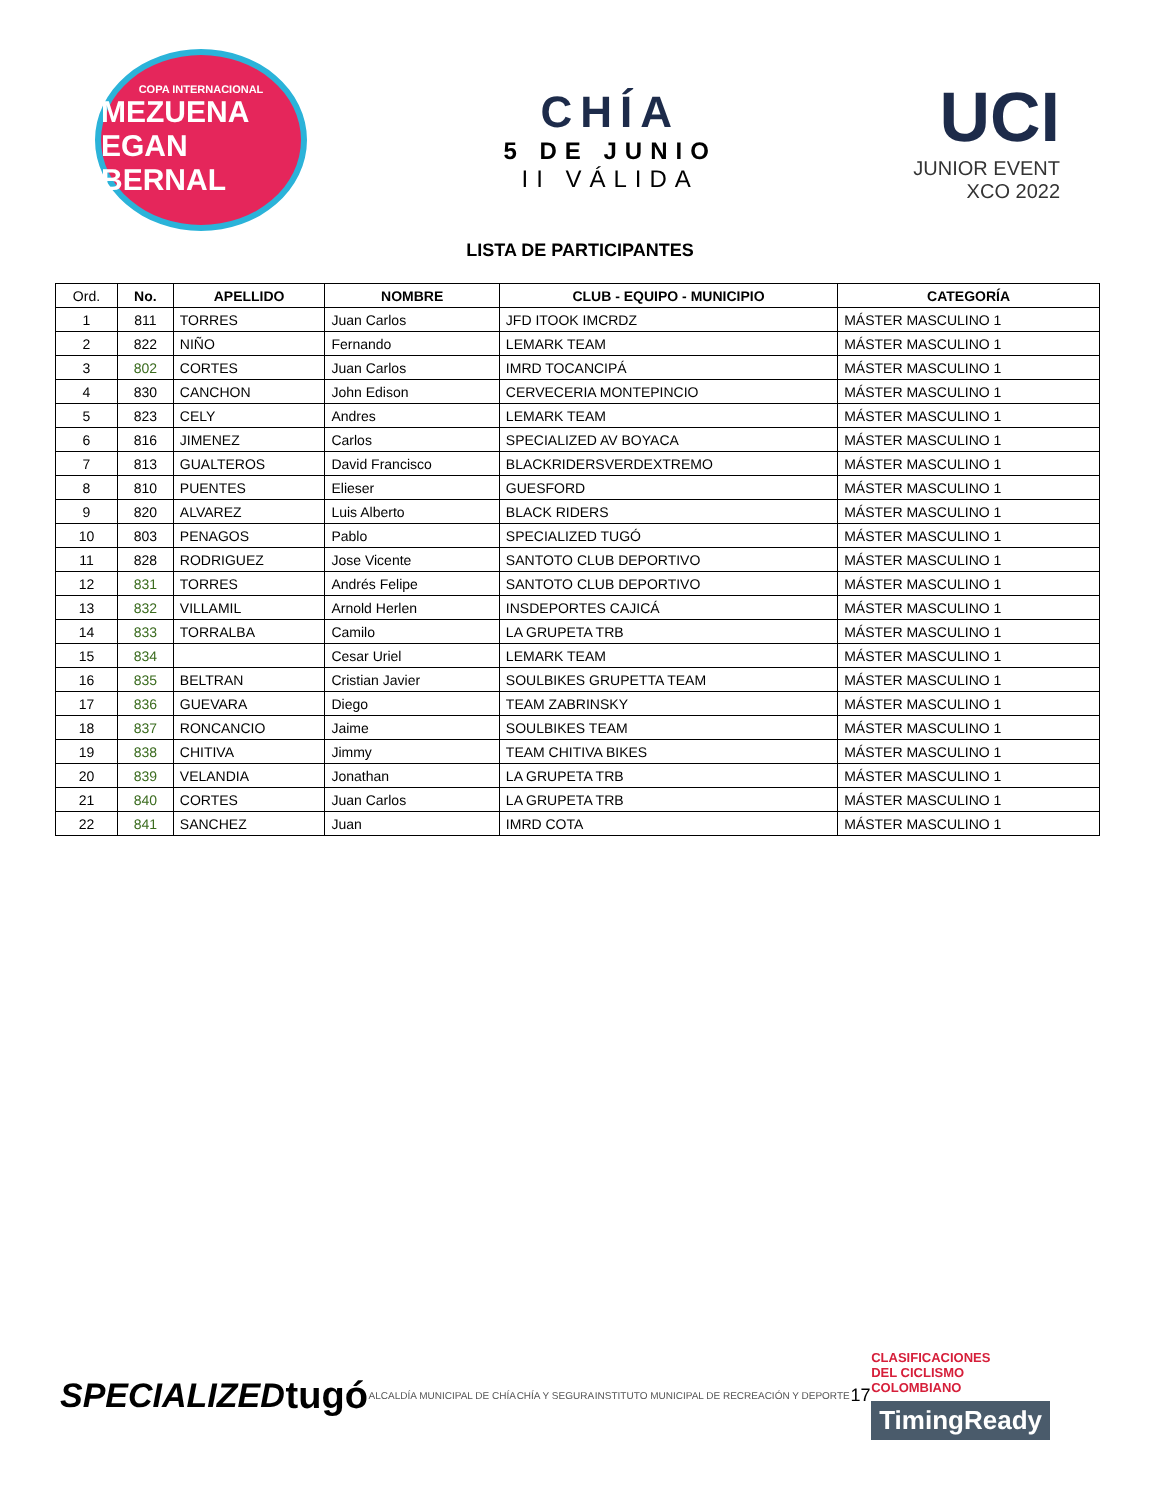COPA INTERNACIONAL
MEZUENA
EGAN BERNAL
CHÍA
5 DE JUNIO
II VÁLIDA
UCI
JUNIOR EVENT
XCO 2022
LISTA DE PARTICIPANTES
| Ord. | No. | APELLIDO | NOMBRE | CLUB - EQUIPO - MUNICIPIO | CATEGORÍA |
| --- | --- | --- | --- | --- | --- |
| 1 | 811 | TORRES | Juan Carlos | JFD ITOOK IMCRDZ | MÁSTER MASCULINO 1 |
| 2 | 822 | NIÑO | Fernando | LEMARK TEAM | MÁSTER MASCULINO 1 |
| 3 | 802 | CORTES | Juan Carlos | IMRD TOCANCIPÁ | MÁSTER MASCULINO 1 |
| 4 | 830 | CANCHON | John Edison | CERVECERIA MONTEPINCIO | MÁSTER MASCULINO 1 |
| 5 | 823 | CELY | Andres | LEMARK TEAM | MÁSTER MASCULINO 1 |
| 6 | 816 | JIMENEZ | Carlos | SPECIALIZED AV BOYACA | MÁSTER MASCULINO 1 |
| 7 | 813 | GUALTEROS | David Francisco | BLACKRIDERSVERDEXTREMO | MÁSTER MASCULINO 1 |
| 8 | 810 | PUENTES | Elieser | GUESFORD | MÁSTER MASCULINO 1 |
| 9 | 820 | ALVAREZ | Luis Alberto | BLACK RIDERS | MÁSTER MASCULINO 1 |
| 10 | 803 | PENAGOS | Pablo | SPECIALIZED TUGÓ | MÁSTER MASCULINO 1 |
| 11 | 828 | RODRIGUEZ | Jose Vicente | SANTOTO CLUB DEPORTIVO | MÁSTER MASCULINO 1 |
| 12 | 831 | TORRES | Andrés Felipe | SANTOTO CLUB DEPORTIVO | MÁSTER MASCULINO 1 |
| 13 | 832 | VILLAMIL | Arnold Herlen | INSDEPORTES CAJICÁ | MÁSTER MASCULINO 1 |
| 14 | 833 | TORRALBA | Camilo | LA GRUPETA TRB | MÁSTER MASCULINO 1 |
| 15 | 834 | | Cesar Uriel | LEMARK TEAM | MÁSTER MASCULINO 1 |
| 16 | 835 | BELTRAN | Cristian Javier | SOULBIKES GRUPETTA TEAM | MÁSTER MASCULINO 1 |
| 17 | 836 | GUEVARA | Diego | TEAM ZABRINSKY | MÁSTER MASCULINO 1 |
| 18 | 837 | RONCANCIO | Jaime | SOULBIKES TEAM | MÁSTER MASCULINO 1 |
| 19 | 838 | CHITIVA | Jimmy | TEAM CHITIVA BIKES | MÁSTER MASCULINO 1 |
| 20 | 839 | VELANDIA | Jonathan | LA GRUPETA TRB | MÁSTER MASCULINO 1 |
| 21 | 840 | CORTES | Juan Carlos | LA GRUPETA TRB | MÁSTER MASCULINO 1 |
| 22 | 841 | SANCHEZ | Juan | IMRD COTA | MÁSTER MASCULINO 1 |
SPECIALIZED tugó ALCALDÍA MUNICIPAL DE CHÍA CHÍA Y SEGURA INSTITUTO MUNICIPAL DE RECREACIÓN Y DEPORTE 17
CLASIFICACIONES
DEL CICLISMO
COLOMBIANO
TimingReady